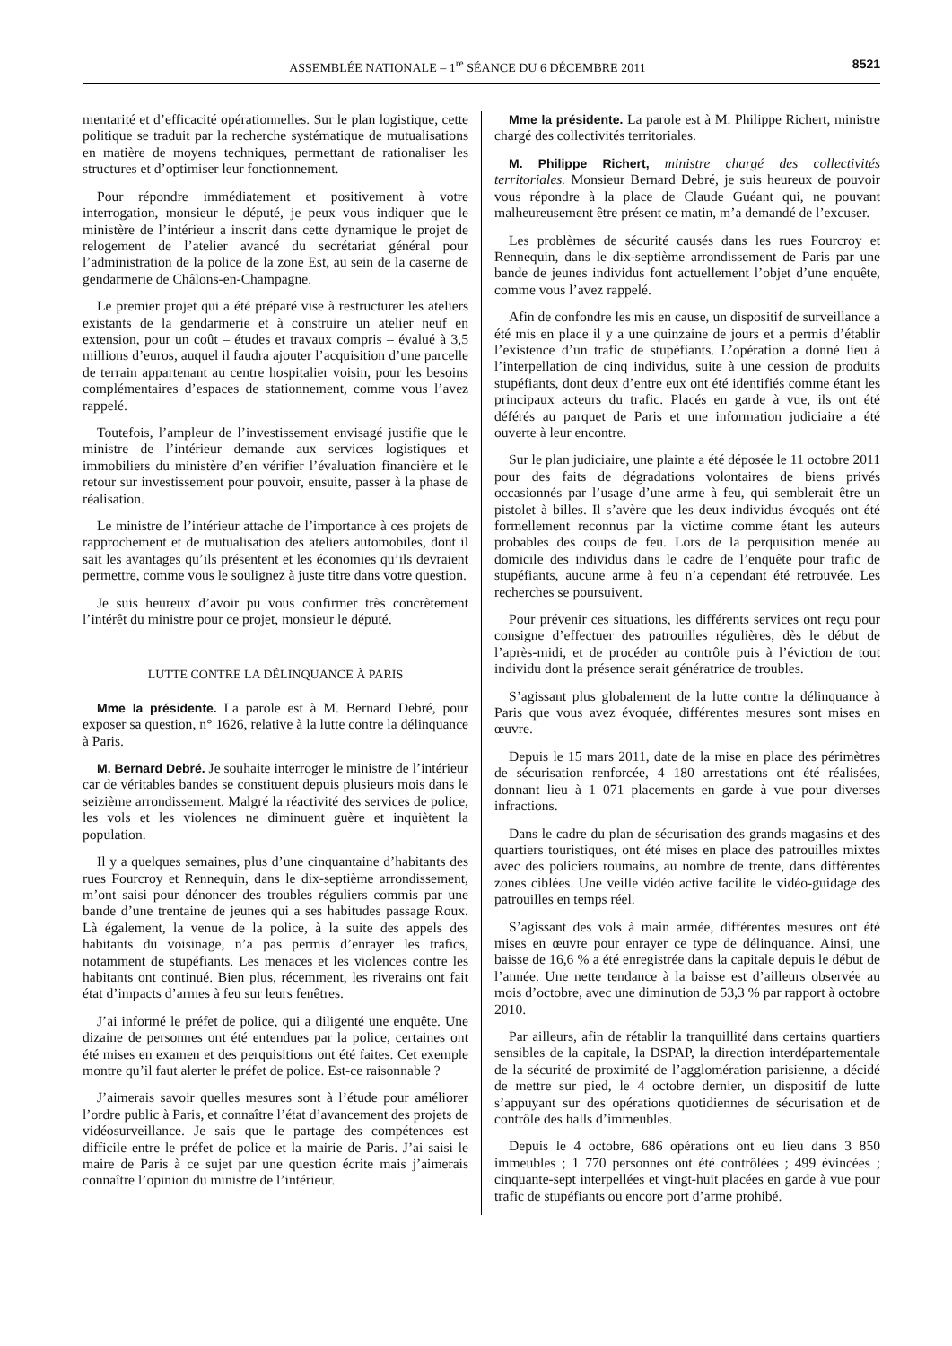ASSEMBLÉE NATIONALE – 1<sup>re</sup> SÉANCE DU 6 DÉCEMBRE 2011 8521
mentarité et d’efficacité opérationnelles. Sur le plan logistique, cette politique se traduit par la recherche systématique de mutualisations en matière de moyens techniques, permettant de rationaliser les structures et d’optimiser leur fonctionnement.
Pour répondre immédiatement et positivement à votre interrogation, monsieur le député, je peux vous indiquer que le ministère de l’intérieur a inscrit dans cette dynamique le projet de relogement de l’atelier avancé du secrétariat général pour l’administration de la police de la zone Est, au sein de la caserne de gendarmerie de Châlons-en-Champagne.
Le premier projet qui a été préparé vise à restructurer les ateliers existants de la gendarmerie et à construire un atelier neuf en extension, pour un coût – études et travaux compris – évalué à 3,5 millions d’euros, auquel il faudra ajouter l’acquisition d’une parcelle de terrain appartenant au centre hospitalier voisin, pour les besoins complémentaires d’espaces de stationnement, comme vous l’avez rappelé.
Toutefois, l’ampleur de l’investissement envisagé justifie que le ministre de l’intérieur demande aux services logistiques et immobiliers du ministère d’en vérifier l’évaluation financière et le retour sur investissement pour pouvoir, ensuite, passer à la phase de réalisation.
Le ministre de l’intérieur attache de l’importance à ces projets de rapprochement et de mutualisation des ateliers automobiles, dont il sait les avantages qu’ils présentent et les économies qu’ils devraient permettre, comme vous le soulignez à juste titre dans votre question.
Je suis heureux d’avoir pu vous confirmer très concrètement l’intérêt du ministre pour ce projet, monsieur le député.
LUTTE CONTRE LA DÉLINQUANCE À PARIS
Mme la présidente. La parole est à M. Bernard Debré, pour exposer sa question, n° 1626, relative à la lutte contre la délinquance à Paris.
M. Bernard Debré. Je souhaite interroger le ministre de l’intérieur car de véritables bandes se constituent depuis plusieurs mois dans le seizième arrondissement. Malgré la réactivité des services de police, les vols et les violences ne diminuent guère et inquiètent la population.
Il y a quelques semaines, plus d’une cinquantaine d’habitants des rues Fourcroy et Rennequin, dans le dix-septième arrondissement, m’ont saisi pour dénoncer des troubles réguliers commis par une bande d’une trentaine de jeunes qui a ses habitudes passage Roux. Là également, la venue de la police, à la suite des appels des habitants du voisinage, n’a pas permis d’enrayer les trafics, notamment de stupéfiants. Les menaces et les violences contre les habitants ont continué. Bien plus, récemment, les riverains ont fait état d’impacts d’armes à feu sur leurs fenêtres.
J’ai informé le préfet de police, qui a diligenté une enquête. Une dizaine de personnes ont été entendues par la police, certaines ont été mises en examen et des perquisitions ont été faites. Cet exemple montre qu’il faut alerter le préfet de police. Est-ce raisonnable ?
J’aimerais savoir quelles mesures sont à l’étude pour améliorer l’ordre public à Paris, et connaître l’état d’avancement des projets de vidéosurveillance. Je sais que le partage des compétences est difficile entre le préfet de police et la mairie de Paris. J’ai saisi le maire de Paris à ce sujet par une question écrite mais j’aimerais connaître l’opinion du ministre de l’intérieur.
Mme la présidente. La parole est à M. Philippe Richert, ministre chargé des collectivités territoriales.
M. Philippe Richert, ministre chargé des collectivités territoriales. Monsieur Bernard Debré, je suis heureux de pouvoir vous répondre à la place de Claude Guéant qui, ne pouvant malheureusement être présent ce matin, m’a demandé de l’excuser.
Les problèmes de sécurité causés dans les rues Fourcroy et Rennequin, dans le dix-septième arrondissement de Paris par une bande de jeunes individus font actuellement l’objet d’une enquête, comme vous l’avez rappelé.
Afin de confondre les mis en cause, un dispositif de surveillance a été mis en place il y a une quinzaine de jours et a permis d’établir l’existence d’un trafic de stupéfiants. L’opération a donné lieu à l’interpellation de cinq individus, suite à une cession de produits stupéfiants, dont deux d’entre eux ont été identifiés comme étant les principaux acteurs du trafic. Placés en garde à vue, ils ont été déférés au parquet de Paris et une information judiciaire a été ouverte à leur encontre.
Sur le plan judiciaire, une plainte a été déposée le 11 octobre 2011 pour des faits de dégradations volontaires de biens privés occasionnés par l’usage d’une arme à feu, qui semblerait être un pistolet à billes. Il s’avère que les deux individus évoqués ont été formellement reconnus par la victime comme étant les auteurs probables des coups de feu. Lors de la perquisition menée au domicile des individus dans le cadre de l’enquête pour trafic de stupéfiants, aucune arme à feu n’a cependant été retrouvée. Les recherches se poursuivent.
Pour prévenir ces situations, les différents services ont reçu pour consigne d’effectuer des patrouilles régulières, dès le début de l’après-midi, et de procéder au contrôle puis à l’éviction de tout individu dont la présence serait génératrice de troubles.
S’agissant plus globalement de la lutte contre la délinquance à Paris que vous avez évoquée, différentes mesures sont mises en œuvre.
Depuis le 15 mars 2011, date de la mise en place des périmètres de sécurisation renforcée, 4 180 arrestations ont été réalisées, donnant lieu à 1 071 placements en garde à vue pour diverses infractions.
Dans le cadre du plan de sécurisation des grands magasins et des quartiers touristiques, ont été mises en place des patrouilles mixtes avec des policiers roumains, au nombre de trente, dans différentes zones ciblées. Une veille vidéo active facilite le vidéo-guidage des patrouilles en temps réel.
S’agissant des vols à main armée, différentes mesures ont été mises en œuvre pour enrayer ce type de délinquance. Ainsi, une baisse de 16,6 % a été enregistrée dans la capitale depuis le début de l’année. Une nette tendance à la baisse est d’ailleurs observée au mois d’octobre, avec une diminution de 53,3 % par rapport à octobre 2010.
Par ailleurs, afin de rétablir la tranquillité dans certains quartiers sensibles de la capitale, la DSPAP, la direction interdépartementale de la sécurité de proximité de l’agglomération parisienne, a décidé de mettre sur pied, le 4 octobre dernier, un dispositif de lutte s’appuyant sur des opérations quotidiennes de sécurisation et de contrôle des halls d’immeubles.
Depuis le 4 octobre, 686 opérations ont eu lieu dans 3 850 immeubles ; 1 770 personnes ont été contrôlées ; 499 évincées ; cinquante-sept interpellées et vingt-huit placées en garde à vue pour trafic de stupéfiants ou encore port d’arme prohibé.